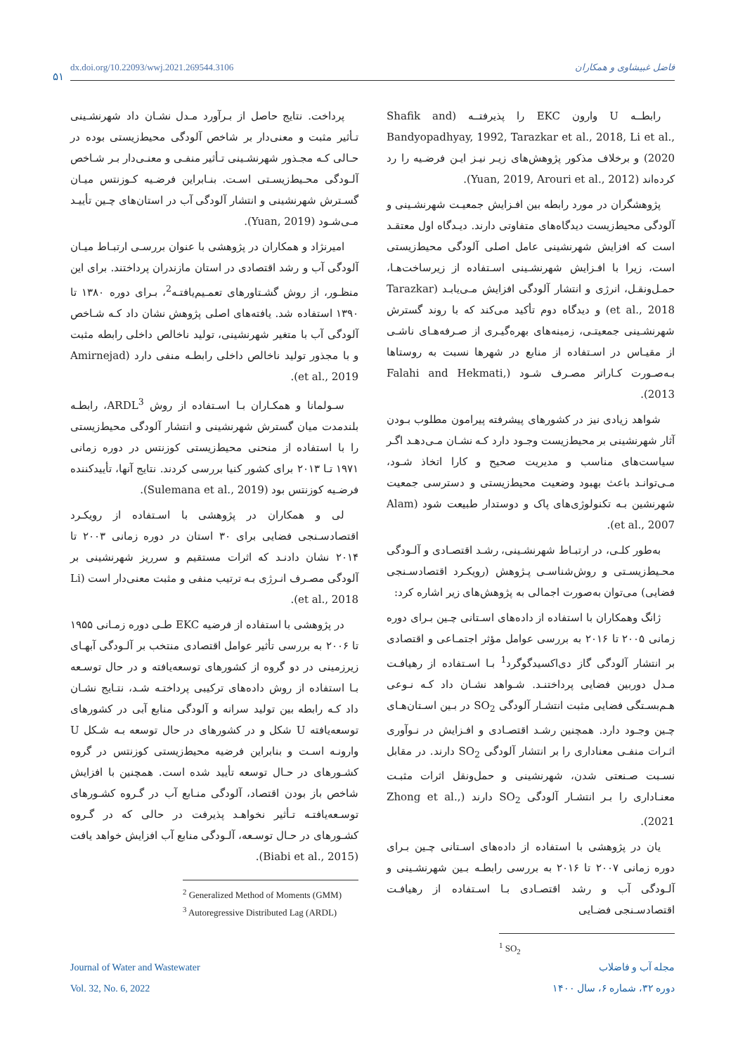۵۱
dx.doi.org/10.22093/wwj.2021.269544.3106 فاضل غبیشاوی و همکاران
رابطــه U وارون EKC را پذیرفتــه (Shafik and Bandyopadhyay, 1992, Tarazkar et al., 2018, Li et al., 2020) و برخلاف مذکور پژوهش‌های زیـر نیـز ایـن فرضـیه را رد کرده‌اند (Yuan, 2019, Arouri et al., 2012).
پژوهشگران در مورد رابطه بین افـزایش جمعیـت شهرنشـینی و آلودگی محیط‌زیست دیدگاه‌های متفاوتی دارند. دیـدگاه اول معتقـد است که افزایش شهرنشینی عامل اصلی آلودگی محیط‌زیستی است، زیرا با افـزایش شهرنشـینی اسـتفاده از زیرساخت‌هـا، حمـل‌ونقـل، انرژی و انتشار آلودگی افزایش مـی‌یابـد (Tarazkar et al., 2018) و دیدگاه دوم تأکید می‌کند که با روند گسترش شهرنشـینی جمعیتـی، زمینه‌های بهره‌گیـری از صـرفه‌هـای ناشـی از مقیـاس در اسـتفاده از منابع در شهرها نسبت به روستاها بـه‌صـورت کـاراتر مصـرف شـود (Falahi and Hekmati, 2013).
شواهد زیادی نیز در کشورهای پیشرفته پیرامون مطلوب بـودن آثار شهرنشینی بر محیط‌زیست وجـود دارد کـه نشـان مـی‌دهـد اگـر سیاست‌های مناسب و مدیریت صحیح و کارا اتخاذ شـود، مـی‌توانـد باعث بهبود وضعیت محیط‌زیستی و دسترسی جمعیت شهرنشین بـه تکنولوژی‌های پاک و دوستدار طبیعت شود (Alam et al., 2007).
به‌طور کلـی، در ارتبـاط شهرنشـینی، رشـد اقتصـادی و آلـودگی محـیط‌زیسـتی و روش‌شناسـی پـژوهش (رویکـرد اقتصادسـنجی فضایی) می‌توان به‌صورت اجمالی به پژوهش‌های زیر اشاره کرد:
ژانگ وهمکاران با استفاده از داده‌های اسـتانی چـین بـرای دوره زمانی ۲۰۰۵ تا ۲۰۱۶ به بررسی عوامل مؤثر اجتمـاعی و اقتصادی بر انتشار آلودگی گاز دی‌اکسیدگوگرد<sup>1</sup> بـا اسـتفاده از رهیافـت مـدل دوربین فضایی پرداختنـد. شـواهد نشـان داد کـه نـوعی هـم‌بسـتگی فضایی مثبت انتشـار آلودگی SO<sub>2</sub> در بـین اسـتان‌هـای چـین وجـود دارد. همچنین رشـد اقتصـادی و افـزایش در نـوآوری اثـرات منفـی معناداری را بر انتشار آلودگی SO<sub>2</sub> دارند. در مقابل نسـبت صـنعتی شدن، شهرنشینی و حمل‌ونقل اثرات مثبـت معنـاداری را بـر انتشـار آلودگی SO<sub>2</sub> دارند (Zhong et al., 2021).
یان در پژوهشی با استفاده از داده‌های اسـتانی چـین بـرای دوره زمانی ۲۰۰۷ تا ۲۰۱۶ به بررسی رابطـه بـین شهرنشـینی و آلـودگی آب و رشد اقتصـادی بـا اسـتفاده از رهیافـت اقتصادسـنجی فضـایی
<sup>1</sup> SO<sub>2</sub>
پرداخت. نتایج حاصل از بـرآورد مـدل نشـان داد شهرنشـینی تـأثیر مثبت و معنی‌دار بر شاخص آلودگی محیط‌زیستی بوده در حـالی کـه مجـذور شهرنشـینی تـأثیر منفـی و معنـی‌دار بـر شـاخص آلـودگی محـیط‌زیسـتی اسـت. بنـابراین فرضـیه کـوزنتس میـان گسـترش شهرنشینی و انتشار آلودگی آب در استان‌های چـین تأییـد مـی‌شـود (Yuan, 2019).
امیرنژاد و همکاران در پژوهشی با عنوان بررسـی ارتبـاط میـان آلودگی آب و رشد اقتصادی در استان مازندران پرداختند. برای این منظـور، از روش گشـتاورهای تعمـیم‌یافتـه<sup>2</sup>، بـرای دوره ۱۳۸۰ تا ۱۳۹۰ استفاده شد. یافته‌های اصلی پژوهش نشان داد کـه شـاخص آلودگی آب با متغیر شهرنشینی، تولید ناخالص داخلی رابطه مثبت و با مجذور تولید ناخالص داخلی رابطـه منفی دارد (Amirnejad et al., 2019).
سـولمانا و همکـاران بـا اسـتفاده از روش ARDL<sup>3</sup>، رابطـه بلندمدت میان گسترش شهرنشینی و انتشار آلودگی محیط‌زیستی را با استفاده از منحنی محیط‌زیستی کوزنتس در دوره زمانی ۱۹۷۱ تـا ۲۰۱۳ برای کشور کنیا بررسی کردند. نتایج آنها، تأییدکننده فرضـیه کوزنتس بود (Sulemana et al., 2019).
لی و همکاران در پژوهشی با اسـتفاده از رویکـرد اقتصادسـنجی فضایی برای ۳۰ استان در دوره زمانی ۲۰۰۳ تا ۲۰۱۴ نشان دادنـد که اثرات مستقیم و سرریز شهرنشینی بر آلودگی مصـرف انـرژی بـه ترتیب منفی و مثبت معنی‌دار است (Li et al., 2018).
در پژوهشی با استفاده از فرضیه EKC طـی دوره زمـانی ۱۹۵۵ تا ۲۰۰۶ به بررسی تأثیر عوامل اقتصادی منتخب بر آلـودگی آبهـای زیرزمینی در دو گروه از کشورهای توسعه‌یافته و در حال توسـعه بـا استفاده از روش داده‌های ترکیبی پرداختـه شـد، نتـایج نشـان داد کـه رابطه بین تولید سرانه و آلودگی منابع آبی در کشورهای توسعه‌یافته U شکل و در کشورهای در حال توسعه بـه شـکل U وارونـه اسـت و بنابراین فرضیه محیط‌زیستی کوزنتس در گروه کشـورهای در حـال توسعه تأیید شده است. همچنین با افزایش شاخص باز بودن اقتصاد، آلودگی منـابع آب در گـروه کشـورهای توسـعه‌یافتـه تـأثیر نخواهـد پذیرفت در حالی که در گـروه کشـورهای در حـال توسـعه، آلـودگی منابع آب افزایش خواهد یافت (Biabi et al., 2015).
<sup>2</sup> Generalized Method of Moments (GMM)
<sup>3</sup> Autoregressive Distributed Lag (ARDL)
Journal of Water and Wastewater
Vol. 32, No. 6, 2022
مجله آب و فاضلاب
دوره ۳۲، شماره ۶، سال ۱۴۰۰